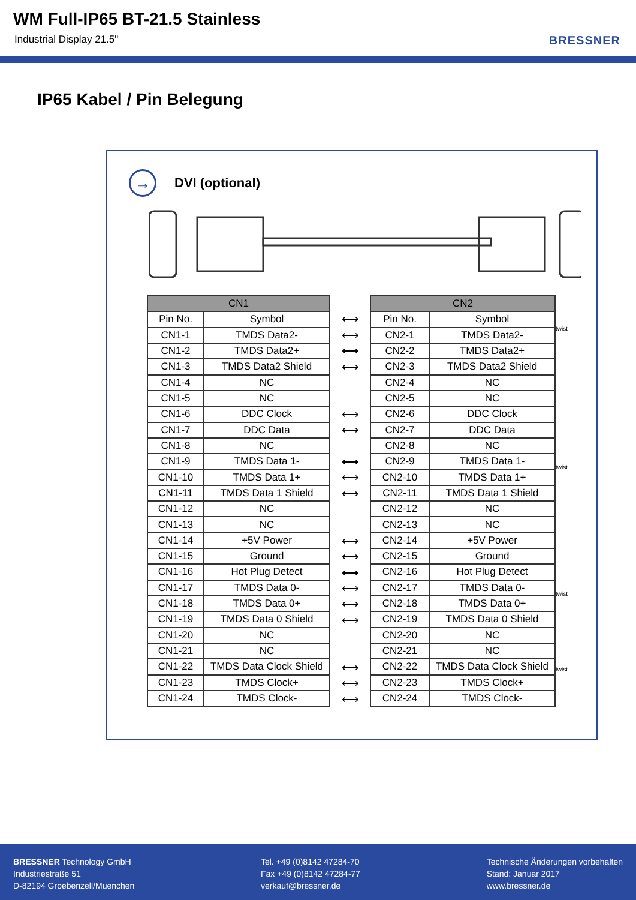WM Full-IP65 BT-21.5 Stainless
Industrial Display 21.5" BRESSNER
IP65 Kabel / Pin Belegung
→
DVI (optional)
| CN1 | |
| --- | --- |
| Pin No. | Symbol |
| CN1-1 | TMDS Data2- |
| CN1-2 | TMDS Data2+ |
| CN1-3 | TMDS Data2 Shield |
| CN1-4 | NC |
| CN1-5 | NC |
| CN1-6 | DDC Clock |
| CN1-7 | DDC Data |
| CN1-8 | NC |
| CN1-9 | TMDS Data 1- |
| CN1-10 | TMDS Data 1+ |
| CN1-11 | TMDS Data 1 Shield |
| CN1-12 | NC |
| CN1-13 | NC |
| CN1-14 | +5V Power |
| CN1-15 | Ground |
| CN1-16 | Hot Plug Detect |
| CN1-17 | TMDS Data 0- |
| CN1-18 | TMDS Data 0+ |
| CN1-19 | TMDS Data 0 Shield |
| CN1-20 | NC |
| CN1-21 | NC |
| CN1-22 | TMDS Data Clock Shield |
| CN1-23 | TMDS Clock+ |
| CN1-24 | TMDS Clock- |
⟷
⟷
⟷
⟷
⟷
⟷
⟷
⟷
⟷
⟷
⟷
⟷
⟷
⟷
⟷
⟷
⟷
⟷
| CN2 | |
| --- | --- |
| Pin No. | Symbol |
| CN2-1 | TMDS Data2- |
| CN2-2 | TMDS Data2+ |
| CN2-3 | TMDS Data2 Shield |
| CN2-4 | NC |
| CN2-5 | NC |
| CN2-6 | DDC Clock |
| CN2-7 | DDC Data |
| CN2-8 | NC |
| CN2-9 | TMDS Data 1- |
| CN2-10 | TMDS Data 1+ |
| CN2-11 | TMDS Data 1 Shield |
| CN2-12 | NC |
| CN2-13 | NC |
| CN2-14 | +5V Power |
| CN2-15 | Ground |
| CN2-16 | Hot Plug Detect |
| CN2-17 | TMDS Data 0- |
| CN2-18 | TMDS Data 0+ |
| CN2-19 | TMDS Data 0 Shield |
| CN2-20 | NC |
| CN2-21 | NC |
| CN2-22 | TMDS Data Clock Shield |
| CN2-23 | TMDS Clock+ |
| CN2-24 | TMDS Clock- |
twist
twist
twist
twist
BRESSNER Technology GmbH
Industriestraße 51
D-82194 Groebenzell/Muenchen
Tel. +49 (0)8142 47284-70
Fax +49 (0)8142 47284-77
verkauf@bressner.de
Technische Änderungen vorbehalten
Stand: Januar 2017
www.bressner.de